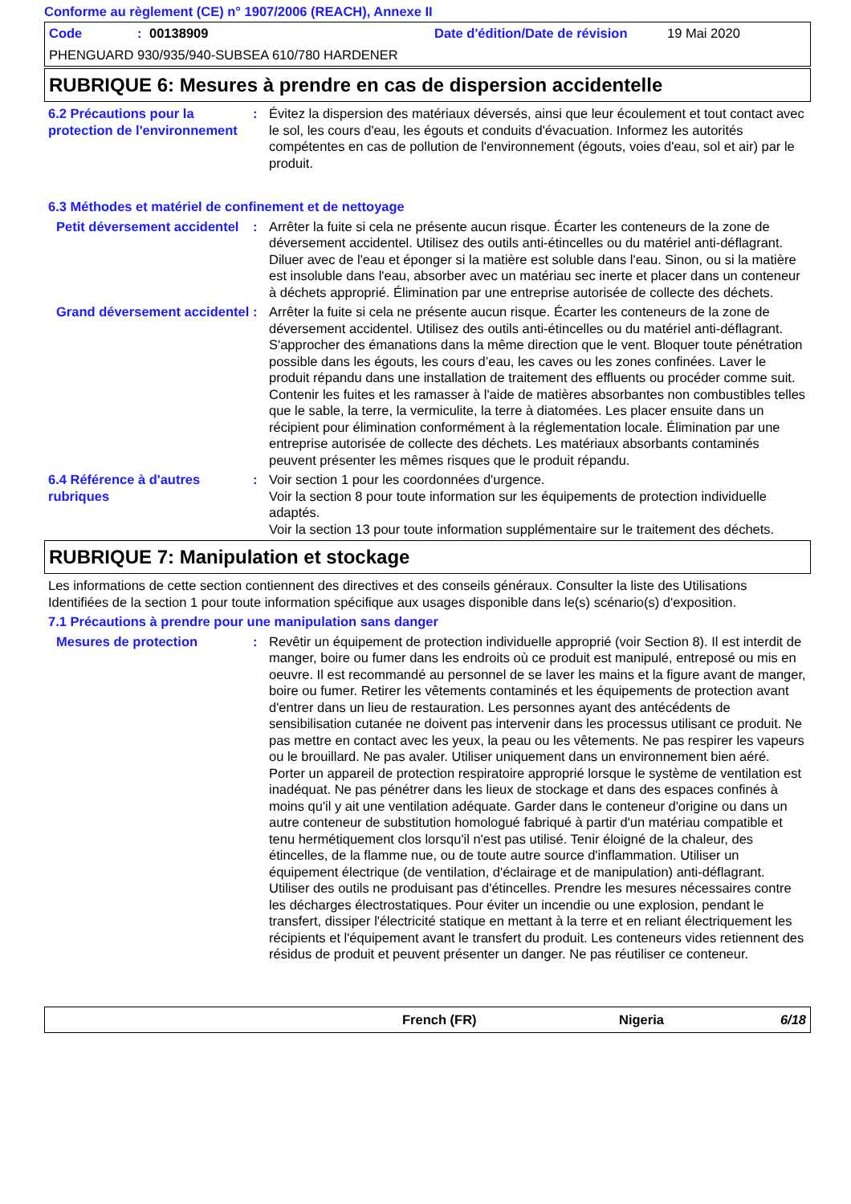Conforme au règlement (CE) n° 1907/2006 (REACH), Annexe II
Code: 00138909 Date d'édition/Date de révision 19 Mai 2020
PHENGUARD 930/935/940-SUBSEA 610/780 HARDENER
RUBRIQUE 6: Mesures à prendre en cas de dispersion accidentelle
6.2 Précautions pour la protection de l'environnement
: Évitez la dispersion des matériaux déversés, ainsi que leur écoulement et tout contact avec le sol, les cours d'eau, les égouts et conduits d'évacuation. Informez les autorités compétentes en cas de pollution de l'environnement (égouts, voies d'eau, sol et air) par le produit.
6.3 Méthodes et matériel de confinement et de nettoyage
Petit déversement accidentel
: Arrêter la fuite si cela ne présente aucun risque. Écarter les conteneurs de la zone de déversement accidentel. Utilisez des outils anti-étincelles ou du matériel anti-déflagrant. Diluer avec de l'eau et éponger si la matière est soluble dans l'eau. Sinon, ou si la matière est insoluble dans l'eau, absorber avec un matériau sec inerte et placer dans un conteneur à déchets approprié. Élimination par une entreprise autorisée de collecte des déchets.
Grand déversement accidentel
: Arrêter la fuite si cela ne présente aucun risque. Écarter les conteneurs de la zone de déversement accidentel. Utilisez des outils anti-étincelles ou du matériel anti-déflagrant. S'approcher des émanations dans la même direction que le vent. Bloquer toute pénétration possible dans les égouts, les cours d’eau, les caves ou les zones confinées. Laver le produit répandu dans une installation de traitement des effluents ou procéder comme suit. Contenir les fuites et les ramasser à l'aide de matières absorbantes non combustibles telles que le sable, la terre, la vermiculite, la terre à diatomées. Les placer ensuite dans un récipient pour élimination conformément à la réglementation locale. Élimination par une entreprise autorisée de collecte des déchets. Les matériaux absorbants contaminés peuvent présenter les mêmes risques que le produit répandu.
6.4 Référence à d'autres rubriques
: Voir section 1 pour les coordonnées d'urgence.
Voir la section 8 pour toute information sur les équipements de protection individuelle adaptés.
Voir la section 13 pour toute information supplémentaire sur le traitement des déchets.
RUBRIQUE 7: Manipulation et stockage
Les informations de cette section contiennent des directives et des conseils généraux. Consulter la liste des Utilisations Identifiées de la section 1 pour toute information spécifique aux usages disponible dans le(s) scénario(s) d'exposition.
7.1 Précautions à prendre pour une manipulation sans danger
Mesures de protection : Revêtir un équipement de protection individuelle approprié (voir Section 8). Il est interdit de manger, boire ou fumer dans les endroits où ce produit est manipulé, entreposé ou mis en oeuvre. Il est recommandé au personnel de se laver les mains et la figure avant de manger, boire ou fumer. Retirer les vêtements contaminés et les équipements de protection avant d'entrer dans un lieu de restauration. Les personnes ayant des antécédents de sensibilisation cutanée ne doivent pas intervenir dans les processus utilisant ce produit. Ne pas mettre en contact avec les yeux, la peau ou les vêtements. Ne pas respirer les vapeurs ou le brouillard. Ne pas avaler. Utiliser uniquement dans un environnement bien aéré. Porter un appareil de protection respiratoire approprié lorsque le système de ventilation est inadéquat. Ne pas pénétrer dans les lieux de stockage et dans des espaces confinés à moins qu'il y ait une ventilation adéquate. Garder dans le conteneur d'origine ou dans un autre conteneur de substitution homologué fabriqué à partir d'un matériau compatible et tenu hermétiquement clos lorsqu'il n'est pas utilisé. Tenir éloigné de la chaleur, des étincelles, de la flamme nue, ou de toute autre source d'inflammation. Utiliser un équipement électrique (de ventilation, d'éclairage et de manipulation) anti-déflagrant. Utiliser des outils ne produisant pas d'étincelles. Prendre les mesures nécessaires contre les décharges électrostatiques. Pour éviter un incendie ou une explosion, pendant le transfert, dissiper l'électricité statique en mettant à la terre et en reliant électriquement les récipients et l'équipement avant le transfert du produit. Les conteneurs vides retiennent des résidus de produit et peuvent présenter un danger. Ne pas réutiliser ce conteneur.
French (FR) Nigeria 6/18